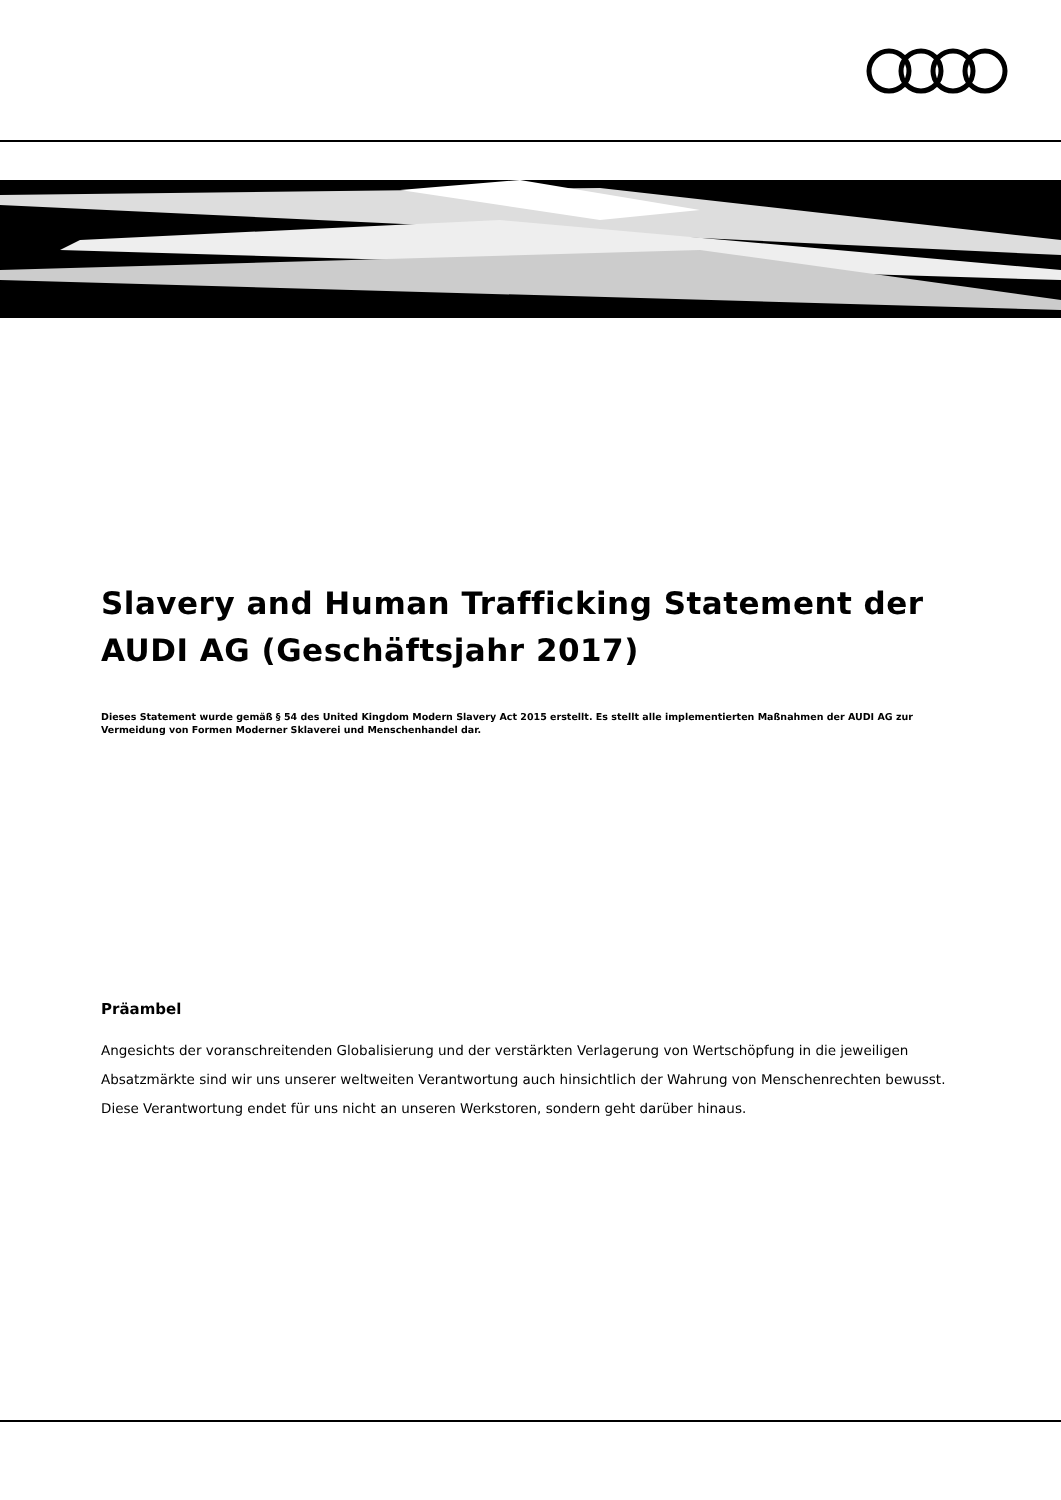Slavery and Human Trafficking Statement der AUDI AG (Geschäftsjahr 2017)
Dieses Statement wurde gemäß § 54 des United Kingdom Modern Slavery Act 2015 erstellt. Es stellt alle implementierten Maßnahmen der AUDI AG zur Vermeidung von Formen Moderner Sklaverei und Menschenhandel dar.
Präambel
Angesichts der voranschreitenden Globalisierung und der verstärkten Verlagerung von Wertschöpfung in die jeweiligen Absatzmärkte sind wir uns unserer weltweiten Verantwortung auch hinsichtlich der Wahrung von Menschenrechten bewusst. Diese Verantwortung endet für uns nicht an unseren Werkstoren, sondern geht darüber hinaus.